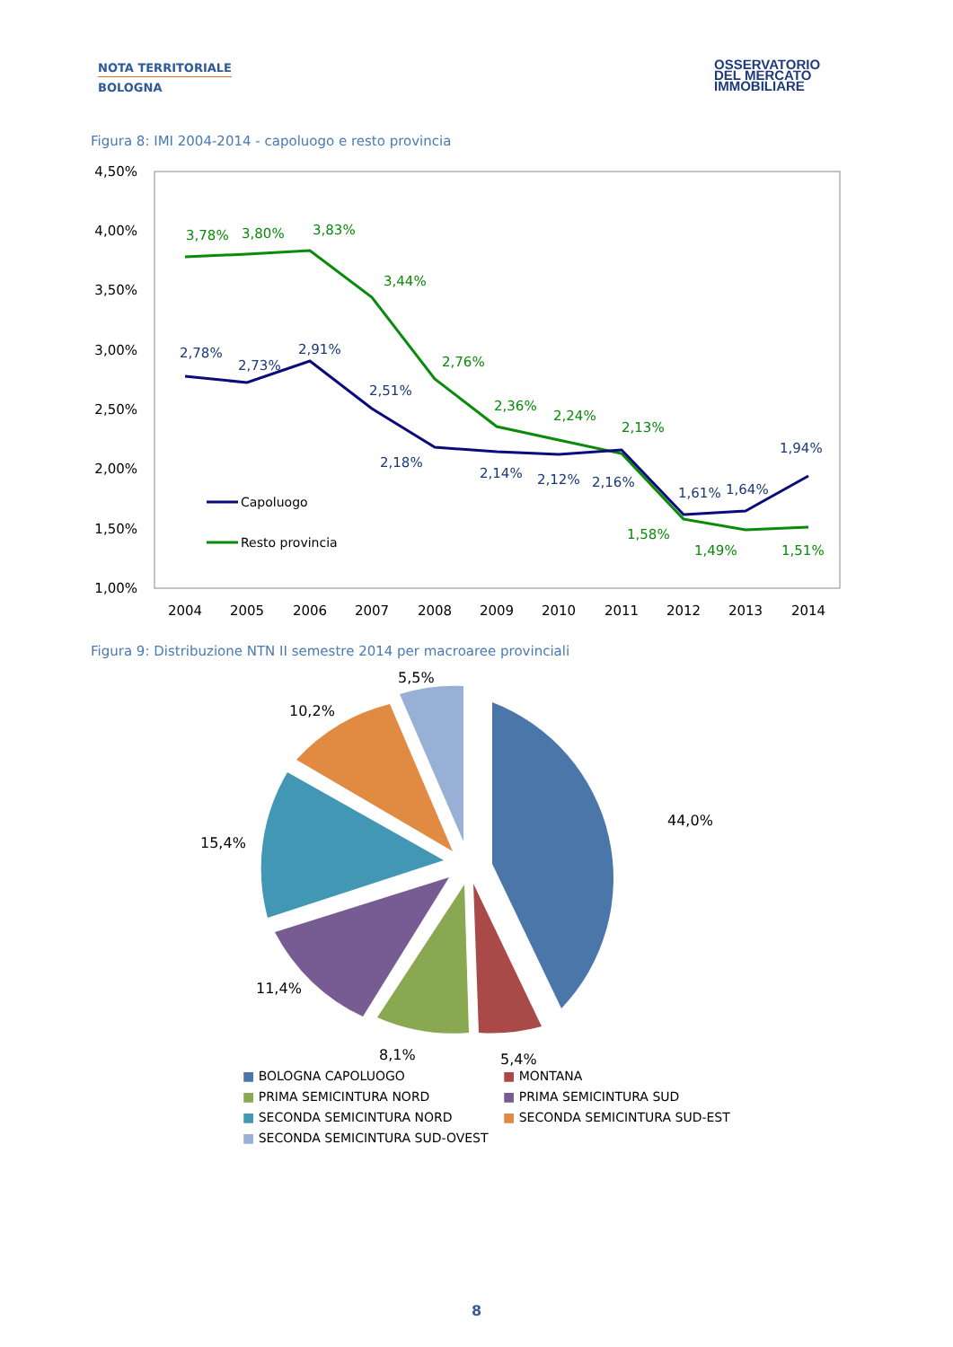NOTA TERRITORIALE
BOLOGNA
OSSERVATORIO
DEL MERCATO
IMMOBILIARE
Figura 8: IMI 2004-2014 - capoluogo e resto provincia
4,50%
4,00%
3,50%
3,00%
2,50%
2,00%
1,50%
1,00%
2004
2005
2006
2007
2008
2009
2010
2011
2012
2013
2014
3,78%
3,80%
3,83%
3,44%
2,76%
2,36%
2,24%
2,13%
1,58%
1,49%
1,51%
2,78%
2,73%
2,91%
2,51%
2,18%
2,14%
2,12%
2,16%
1,61%
1,64%
1,94%
Capoluogo
Resto provincia
Figura 9: Distribuzione NTN II semestre 2014 per macroaree provinciali
5,5%
10,2%
15,4%
44,0%
11,4%
8,1%
5,4%
■ BOLOGNA CAPOLUOGO
■ MONTANA
■ PRIMA SEMICINTURA NORD
■ PRIMA SEMICINTURA SUD
■ SECONDA SEMICINTURA NORD
■ SECONDA SEMICINTURA SUD-EST
■ SECONDA SEMICINTURA SUD-OVEST
8